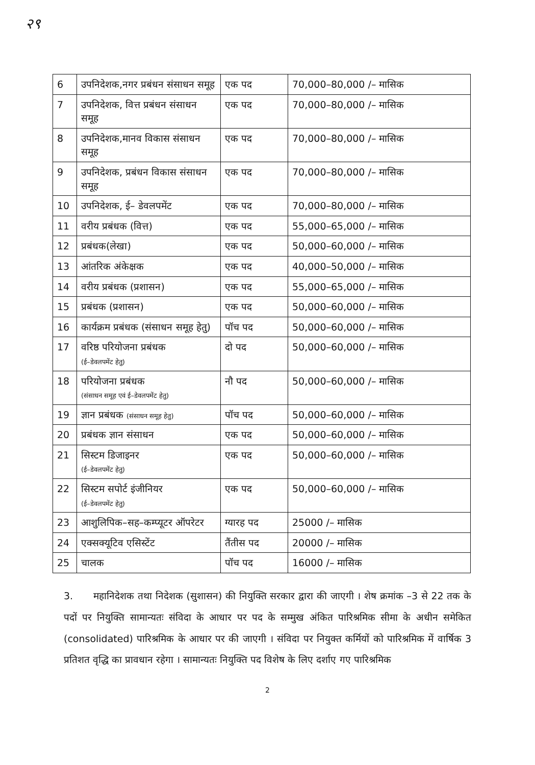२९
| 6 | उपनिदेशक,नगर प्रबंधन संसाधन समूह | एक पद | 70,000–80,000 /– मासिक |
| 7 | उपनिदेशक, वित्त प्रबंधन संसाधन समूह | एक पद | 70,000–80,000 /– मासिक |
| 8 | उपनिदेशक,मानव विकास संसाधन समूह | एक पद | 70,000–80,000 /– मासिक |
| 9 | उपनिदेशक, प्रबंधन विकास संसाधन समूह | एक पद | 70,000–80,000 /– मासिक |
| 10 | उपनिदेशक, ई– डेवलपमेंट | एक पद | 70,000–80,000 /– मासिक |
| 11 | वरीय प्रबंधक (वित्त) | एक पद | 55,000–65,000 /– मासिक |
| 12 | प्रबंधक(लेखा) | एक पद | 50,000–60,000 /– मासिक |
| 13 | आंतरिक अंकेक्षक | एक पद | 40,000–50,000 /– मासिक |
| 14 | वरीय प्रबंधक (प्रशासन) | एक पद | 55,000–65,000 /– मासिक |
| 15 | प्रबंधक (प्रशासन) | एक पद | 50,000–60,000 /– मासिक |
| 16 | कार्यक्रम प्रबंधक (संसाधन समूह हेतु) | पॉच पद | 50,000–60,000 /– मासिक |
| 17 | वरिष्ठ परियोजना प्रबंधक (ई–डेवलपमेंट हेतु) | दो पद | 50,000–60,000 /– मासिक |
| 18 | परियोजना प्रबंधक (संसाधन समूह एवं ई–डेवलपमेंट हेतु) | नौ पद | 50,000–60,000 /– मासिक |
| 19 | ज्ञान प्रबंधक (संसाधन समूह हेतु) | पॉच पद | 50,000–60,000 /– मासिक |
| 20 | प्रबंधक ज्ञान संसाधन | एक पद | 50,000–60,000 /– मासिक |
| 21 | सिस्टम डिजाइनर (ई–डेवलपमेंट हेतु) | एक पद | 50,000–60,000 /– मासिक |
| 22 | सिस्टम सपोर्ट इंजीनियर (ई–डेवलपमेंट हेतु) | एक पद | 50,000–60,000 /– मासिक |
| 23 | आशुलिपिक–सह–कम्प्यूटर ऑपरेटर | ग्यारह पद | 25000 /– मासिक |
| 24 | एक्सक्यूटिव एसिस्टेंट | तैंतीस पद | 20000 /– मासिक |
| 25 | चालक | पॉच पद | 16000 /– मासिक |
3. महानिदेशक तथा निदेशक (सुशासन) की नियुक्ति सरकार द्वारा की जाएगी । शेष क्रमांक –3 से 22 तक के पदों पर नियुक्ति सामान्यतः संविदा के आधार पर पद के सम्मुख अंकित पारिश्रमिक सीमा के अधीन समेकित (consolidated) पारिश्रमिक के आधार पर की जाएगी । संविदा पर नियुक्त कर्मियों को पारिश्रमिक में वार्षिक 3 प्रतिशत वृद्धि का प्रावधान रहेगा । सामान्यतः नियुक्ति पद विशेष के लिए दर्शाए गए पारिश्रमिक
2